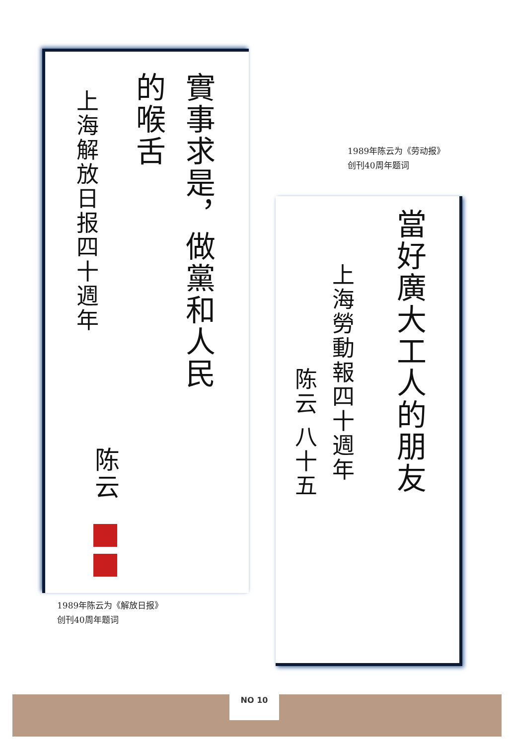實事求是，做黨和人民
的喉舌
上海解放日报四十週年
陈云
1989年陈云为《劳动报》
创刊40周年题词
當好廣大工人的朋友
上海勞動報四十週年
陈云 八十五
1989年陈云为《解放日报》
创刊40周年题词
NO 10